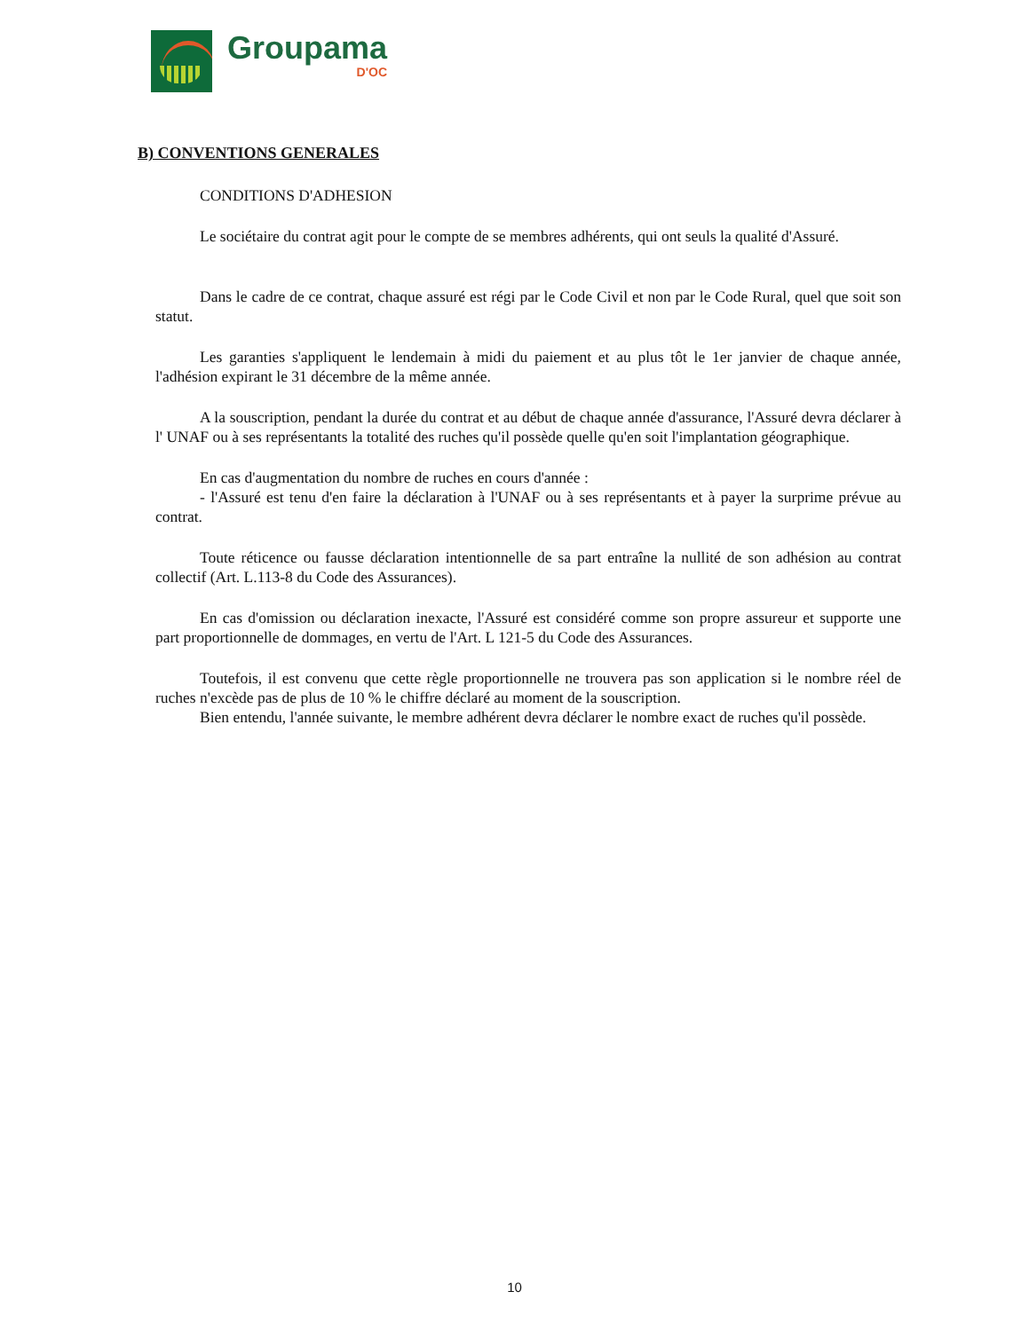Groupama
D'OC
B) CONVENTIONS GENERALES
CONDITIONS D'ADHESION
Le sociétaire du contrat agit pour le compte de se membres adhérents, qui ont seuls la qualité d'Assuré.
Dans le cadre de ce contrat, chaque assuré est régi par le Code Civil et non par le Code Rural, quel que soit son statut.
Les garanties s'appliquent le lendemain à midi du paiement et au plus tôt le 1er janvier de chaque année, l'adhésion expirant le 31 décembre de la même année.
A la souscription, pendant la durée du contrat et au début de chaque année d'assurance, l'Assuré devra déclarer à l' UNAF ou à ses représentants la totalité des ruches qu'il possède quelle qu'en soit l'implantation géographique.
En cas d'augmentation du nombre de ruches en cours d'année :
- l'Assuré est tenu d'en faire la déclaration à l'UNAF ou à ses représentants et à payer la surprime prévue au contrat.
Toute réticence ou fausse déclaration intentionnelle de sa part entraîne la nullité de son adhésion au contrat collectif (Art. L.113-8 du Code des Assurances).
En cas d'omission ou déclaration inexacte, l'Assuré est considéré comme son propre assureur et supporte une part proportionnelle de dommages, en vertu de l'Art. L 121-5 du Code des Assurances.
Toutefois, il est convenu que cette règle proportionnelle ne trouvera pas son application si le nombre réel de ruches n'excède pas de plus de 10 % le chiffre déclaré au moment de la souscription.
Bien entendu, l'année suivante, le membre adhérent devra déclarer le nombre exact de ruches qu'il possède.
10